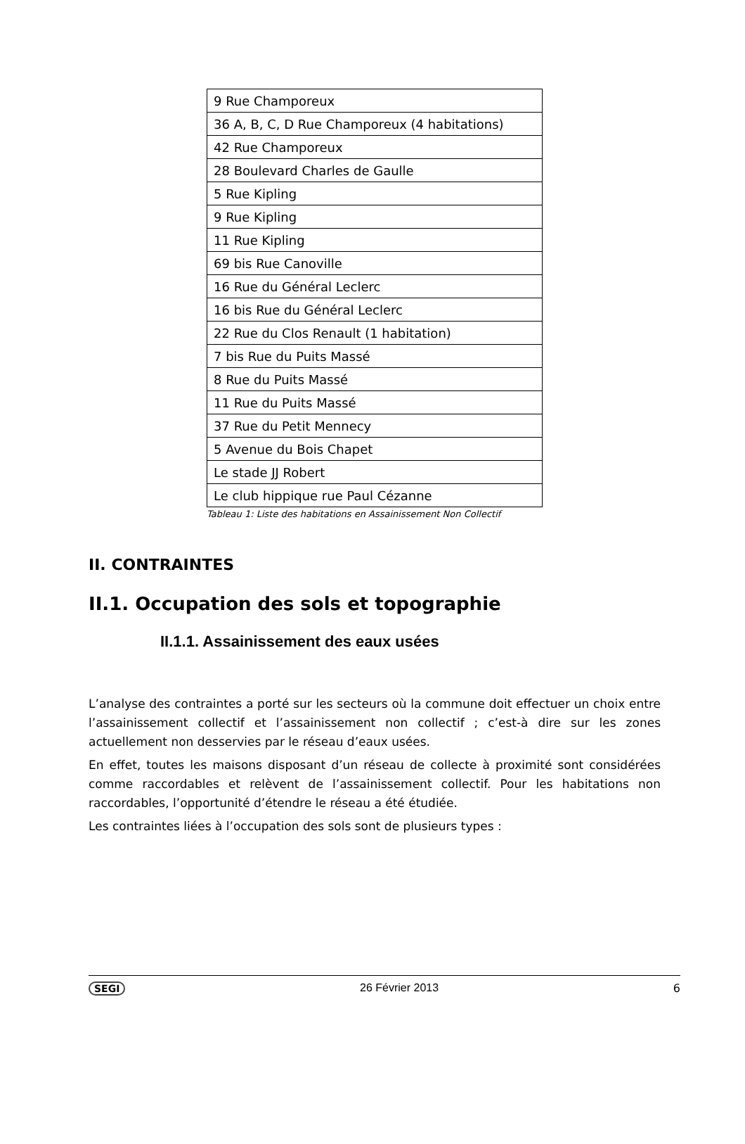| 9 Rue Champoreux |
| 36 A, B, C, D Rue Champoreux (4 habitations) |
| 42 Rue Champoreux |
| 28 Boulevard Charles de Gaulle |
| 5 Rue Kipling |
| 9 Rue Kipling |
| 11 Rue Kipling |
| 69 bis Rue Canoville |
| 16 Rue du Général Leclerc |
| 16 bis Rue du Général Leclerc |
| 22 Rue du Clos Renault (1 habitation) |
| 7 bis Rue du Puits Massé |
| 8 Rue du Puits Massé |
| 11 Rue du Puits Massé |
| 37 Rue du Petit Mennecy |
| 5 Avenue du Bois Chapet |
| Le stade JJ Robert |
| Le club hippique rue Paul Cézanne |
Tableau 1: Liste des habitations en Assainissement Non Collectif
II. CONTRAINTES
II.1. Occupation des sols et topographie
II.1.1. Assainissement des eaux usées
L’analyse des contraintes a porté sur les secteurs où la commune doit effectuer un choix entre l’assainissement collectif et l’assainissement non collectif ; c’est-à dire sur les zones actuellement non desservies par le réseau d’eaux usées.
En effet, toutes les maisons disposant d’un réseau de collecte à proximité sont considérées comme raccordables et relèvent de l’assainissement collectif. Pour les habitations non raccordables, l’opportunité d’étendre le réseau a été étudiée.
Les contraintes liées à l’occupation des sols sont de plusieurs types :
SEGI 26 Février 2013 6